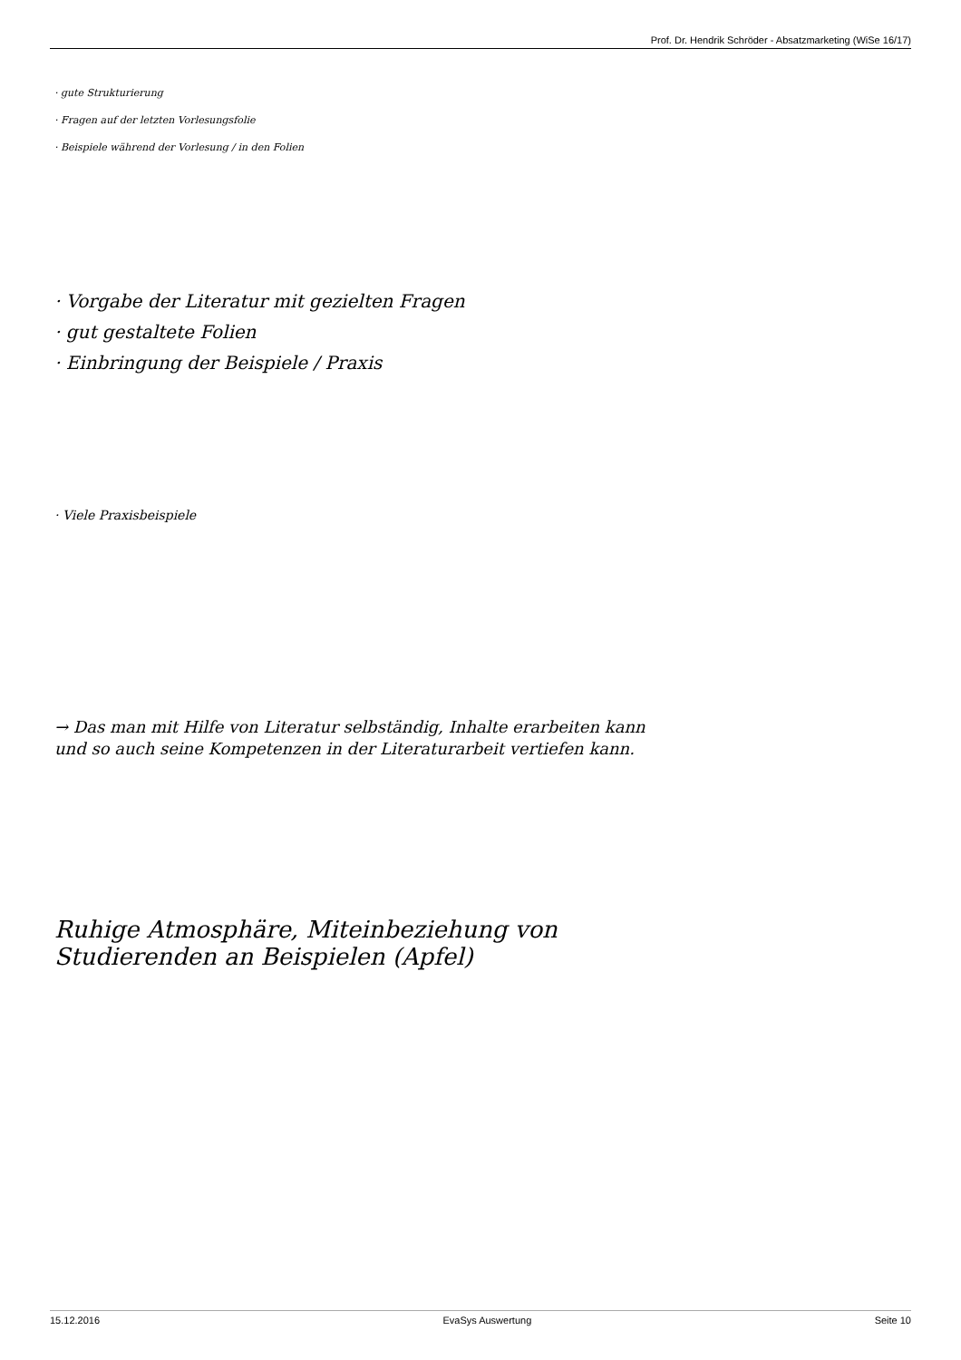Prof. Dr. Hendrik Schröder - Absatzmarketing (WiSe 16/17)
· gute Strukturierung
· Fragen auf der letzten Vorlesungsfolie
· Beispiele während der Vorlesung / in den Folien
· Vorgabe der Literatur mit gezielten Fragen
· gut gestaltete Folien
· Einbringung der Beispiele / Praxis
· Viele Praxisbeispiele
→ Das man mit Hilfe von Literatur selbständig, Inhalte erarbeiten kann
und so auch seine Kompetenzen in der Literaturarbeit vertiefen kann.
Ruhige Atmosphäre, Miteinbeziehung von
Studierenden an Beispielen (Apfel)
15.12.2016 EvaSys Auswertung Seite 10